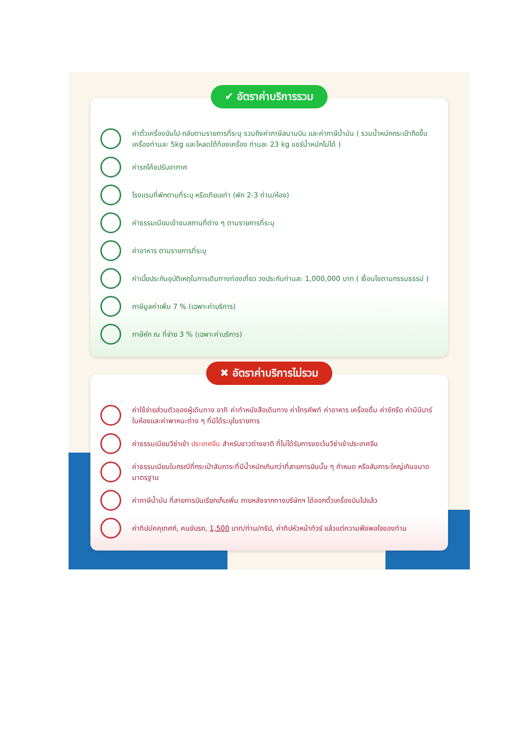✔ อัตราค่าบริการรวม
ค่าตั๋วเครื่องบินไป-กลับตามรายการที่ระบุ รวมถึงค่าภาษีสนามบิน และค่าภาษีน้ำมัน ( รวมน้ำหนักกระเป๋าถือขึ้นเครื่องท่านละ 5kg และโหลดใต้ท้องเครื่อง ท่านละ 23 kg แชร์น้ำหนักไม่ได้ )
ค่ารถโค้ชปรับอากาศ
โรงแรมที่พักตามที่ระบุ หรือเทียบเท่า (พัก 2-3 ท่าน/ห้อง)
ค่าธรรมเนียมเข้าชมสถานที่ต่าง ๆ ตามรายการที่ระบุ
ค่าอาหาร ตามรายการที่ระบุ
ค่าเบี้ยประกันอุบัติเหตุในการเดินทางท่องเที่ยว วงประกันท่านละ 1,000,000 บาท ( เงื่อนไขตามกรรมธรรม์ )
ภาษีมูลค่าเพิ่ม 7 % (เฉพาะค่าบริการ)
ภาษีหัก ณ ที่จ่าย 3 % (เฉพาะค่าบริการ)
✖ อัตราค่าบริการไม่รวม
ค่าใช้จ่ายส่วนตัวของผู้เดินทาง อาทิ ค่าทำหนังสือเดินทาง ค่าโทรศัพท์ ค่าอาหาร เครื่องดื่ม ค่าซักรีด ค่ามินิบาร์ในห้องและค่าพาหนะต่าง ๆ ที่มิได้ระบุในรายการ
ค่าธรรมเนียมวีซ่าเข้า ประเทศจีน สำหรับชาวต่างชาติ ที่ไม่ได้รับการงดเว้นวีซ่าเข้าประเทศจีน
ค่าธรรมเนียมในกรณีที่กระเป๋าสัมภาระที่มีน้ำหนักเกินกว่าที่สายการบินนั้น ๆ กำหนด หรือสัมภาระใหญ่เกินขนาดมาตรฐาน
ค่าภาษีน้ำมัน ที่สายการบินเรียกเก็บเพิ่ม ภายหลังจากทางบริษัทฯ ได้ออกตั๋วเครื่องบินไปแล้ว
ค่าทิปมัคคุเทศก์, คนขับรถ, 1,500 บาท/ท่าน/ทริป, ค่าทิปหัวหน้าทัวร์ แล้วแต่ความพึงพอใจของท่าน